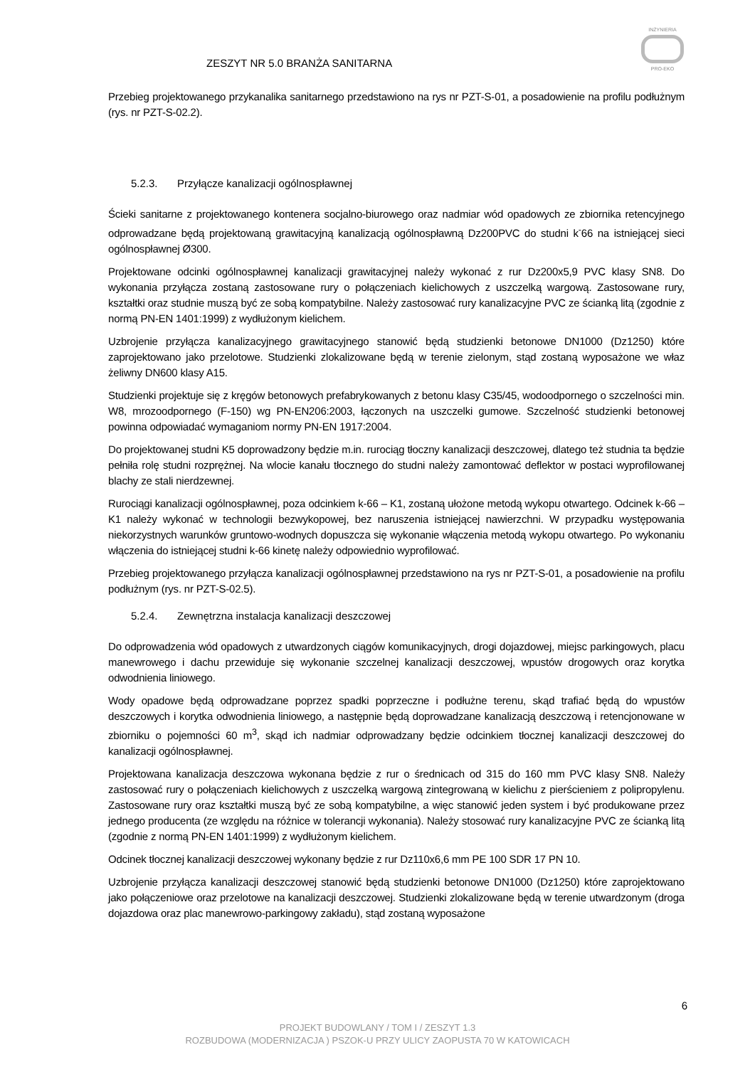INŻYNIERIA
PRO-EKO
ZESZYT NR 5.0 BRANŻA SANITARNA
Przebieg projektowanego przykanalika sanitarnego przedstawiono na rys nr PZT-S-01, a posadowienie na profilu podłużnym (rys. nr PZT-S-02.2).
5.2.3. Przyłącze kanalizacji ogólnospławnej
Ścieki sanitarne z projektowanego kontenera socjalno-biurowego oraz nadmiar wód opadowych ze zbiornika retencyjnego odprowadzane będą projektowaną grawitacyjną kanalizacją ogólnospławną Dz200PVC do studni k<sup>-</sup>66 na istniejącej sieci ogólnospławnej Ø300.
Projektowane odcinki ogólnospławnej kanalizacji grawitacyjnej należy wykonać z rur Dz200x5,9 PVC klasy SN8. Do wykonania przyłącza zostaną zastosowane rury o połączeniach kielichowych z uszczelką wargową. Zastosowane rury, kształtki oraz studnie muszą być ze sobą kompatybilne. Należy zastosować rury kanalizacyjne PVC ze ścianką litą (zgodnie z normą PN-EN 1401:1999) z wydłużonym kielichem.
Uzbrojenie przyłącza kanalizacyjnego grawitacyjnego stanowić będą studzienki betonowe DN1000 (Dz1250) które zaprojektowano jako przelotowe. Studzienki zlokalizowane będą w terenie zielonym, stąd zostaną wyposażone we właz żeliwny DN600 klasy A15.
Studzienki projektuje się z kręgów betonowych prefabrykowanych z betonu klasy C35/45, wodoodpornego o szczelności min. W8, mrozoodpornego (F-150) wg PN-EN206:2003, łączonych na uszczelki gumowe. Szczelność studzienki betonowej powinna odpowiadać wymaganiom normy PN-EN 1917:2004.
Do projektowanej studni K5 doprowadzony będzie m.in. rurociąg tłoczny kanalizacji deszczowej, dlatego też studnia ta będzie pełniła rolę studni rozprężnej. Na wlocie kanału tłocznego do studni należy zamontować deflektor w postaci wyprofilowanej blachy ze stali nierdzewnej.
Rurociągi kanalizacji ogólnospławnej, poza odcinkiem k-66 – K1, zostaną ułożone metodą wykopu otwartego. Odcinek k-66 – K1 należy wykonać w technologii bezwykopowej, bez naruszenia istniejącej nawierzchni. W przypadku występowania niekorzystnych warunków gruntowo-wodnych dopuszcza się wykonanie włączenia metodą wykopu otwartego. Po wykonaniu włączenia do istniejącej studni k-66 kinetę należy odpowiednio wyprofilować.
Przebieg projektowanego przyłącza kanalizacji ogólnospławnej przedstawiono na rys nr PZT-S-01, a posadowienie na profilu podłużnym (rys. nr PZT-S-02.5).
5.2.4. Zewnętrzna instalacja kanalizacji deszczowej
Do odprowadzenia wód opadowych z utwardzonych ciągów komunikacyjnych, drogi dojazdowej, miejsc parkingowych, placu manewrowego i dachu przewiduje się wykonanie szczelnej kanalizacji deszczowej, wpustów drogowych oraz korytka odwodnienia liniowego.
Wody opadowe będą odprowadzane poprzez spadki poprzeczne i podłużne terenu, skąd trafiać będą do wpustów deszczowych i korytka odwodnienia liniowego, a następnie będą doprowadzane kanalizacją deszczową i retencjonowane w zbiorniku o pojemności 60 m<sup>3</sup>, skąd ich nadmiar odprowadzany będzie odcinkiem tłocznej kanalizacji deszczowej do kanalizacji ogólnospławnej.
Projektowana kanalizacja deszczowa wykonana będzie z rur o średnicach od 315 do 160 mm PVC klasy SN8. Należy zastosować rury o połączeniach kielichowych z uszczelką wargową zintegrowaną w kielichu z pierścieniem z polipropylenu. Zastosowane rury oraz kształtki muszą być ze sobą kompatybilne, a więc stanowić jeden system i być produkowane przez jednego producenta (ze względu na różnice w tolerancji wykonania). Należy stosować rury kanalizacyjne PVC ze ścianką litą (zgodnie z normą PN-EN 1401:1999) z wydłużonym kielichem.
Odcinek tłocznej kanalizacji deszczowej wykonany będzie z rur Dz110x6,6 mm PE 100 SDR 17 PN 10.
Uzbrojenie przyłącza kanalizacji deszczowej stanowić będą studzienki betonowe DN1000 (Dz1250) które zaprojektowano jako połączeniowe oraz przelotowe na kanalizacji deszczowej. Studzienki zlokalizowane będą w terenie utwardzonym (droga dojazdowa oraz plac manewrowo-parkingowy zakładu), stąd zostaną wyposażone
6
PROJEKT BUDOWLANY / TOM I / ZESZYT 1.3
ROZBUDOWA (MODERNIZACJA ) PSZOK-U PRZY ULICY ZAOPUSTA 70 W KATOWICACH